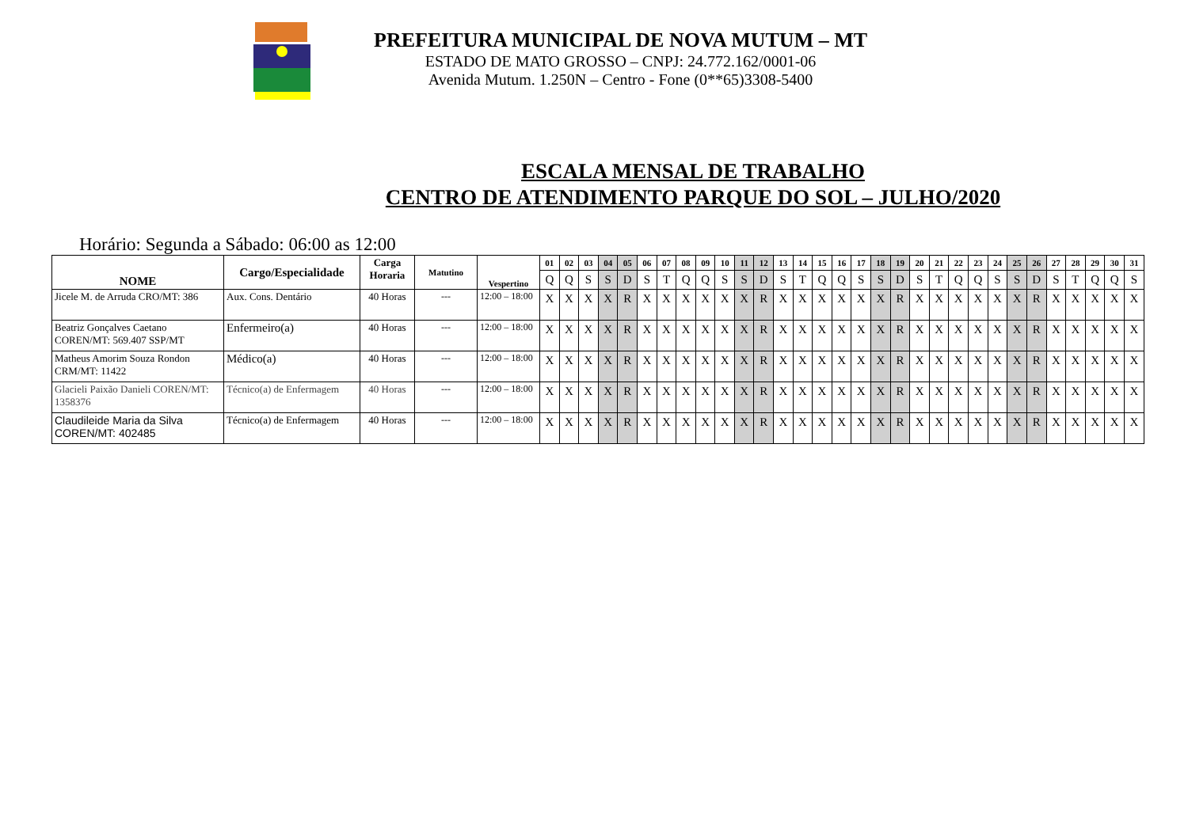PREFEITURA MUNICIPAL DE NOVA MUTUM – MT
ESTADO DE MATO GROSSO – CNPJ: 24.772.162/0001-06
Avenida Mutum. 1.250N – Centro - Fone (0**65)3308-5400
ESCALA MENSAL DE TRABALHO
CENTRO DE ATENDIMENTO PARQUE DO SOL – JULHO/2020
Horário: Segunda a Sábado: 06:00 as 12:00
| NOME | Cargo/Especialidade | Carga Horaria | Matutino | Vespertino | 01 | 02 | 03 | 04 | 05 | 06 | 07 | 08 | 09 | 10 | 11 | 12 | 13 | 14 | 15 | 16 | 17 | 18 | 19 | 20 | 21 | 22 | 23 | 24 | 25 | 26 | 27 | 28 | 29 | 30 | 31 |
| --- | --- | --- | --- | --- | --- | --- | --- | --- | --- | --- | --- | --- | --- | --- | --- | --- | --- | --- | --- | --- | --- | --- | --- | --- | --- | --- | --- | --- | --- | --- | --- | --- | --- | --- | --- |
| | | | | | Q | Q | S | S | D | S | T | Q | Q | S | S | D | S | T | Q | Q | S | S | D | S | T | Q | Q | S | S | D | S | T | Q | Q | S |
| Jicele M. de Arruda CRO/MT: 386 | Aux. Cons. Dentário | 40 Horas | --- | 12:00 – 18:00 | X | X | X | X | R | X | X | X | X | X | X | R | X | X | X | X | X | X | R | X | X | X | X | X | X | R | X | X | X | X | X |
| Beatriz Gonçalves Caetano COREN/MT: 569.407 SSP/MT | Enfermeiro(a) | 40 Horas | --- | 12:00 – 18:00 | X | X | X | X | R | X | X | X | X | X | X | R | X | X | X | X | X | X | R | X | X | X | X | X | X | R | X | X | X | X | X |
| Matheus Amorim Souza Rondon CRM/MT: 11422 | Médico(a) | 40 Horas | --- | 12:00 – 18:00 | X | X | X | X | R | X | X | X | X | X | X | R | X | X | X | X | X | X | R | X | X | X | X | X | X | R | X | X | X | X | X |
| Glacieli Paixão Danieli COREN/MT: 1358376 | Técnico(a) de Enfermagem | 40 Horas | --- | 12:00 – 18:00 | X | X | X | X | R | X | X | X | X | X | X | R | X | X | X | X | X | X | R | X | X | X | X | X | X | R | X | X | X | X | X |
| Claudileide Maria da Silva COREN/MT: 402485 | Técnico(a) de Enfermagem | 40 Horas | --- | 12:00 – 18:00 | X | X | X | X | R | X | X | X | X | X | X | R | X | X | X | X | X | X | R | X | X | X | X | X | X | R | X | X | X | X | X |